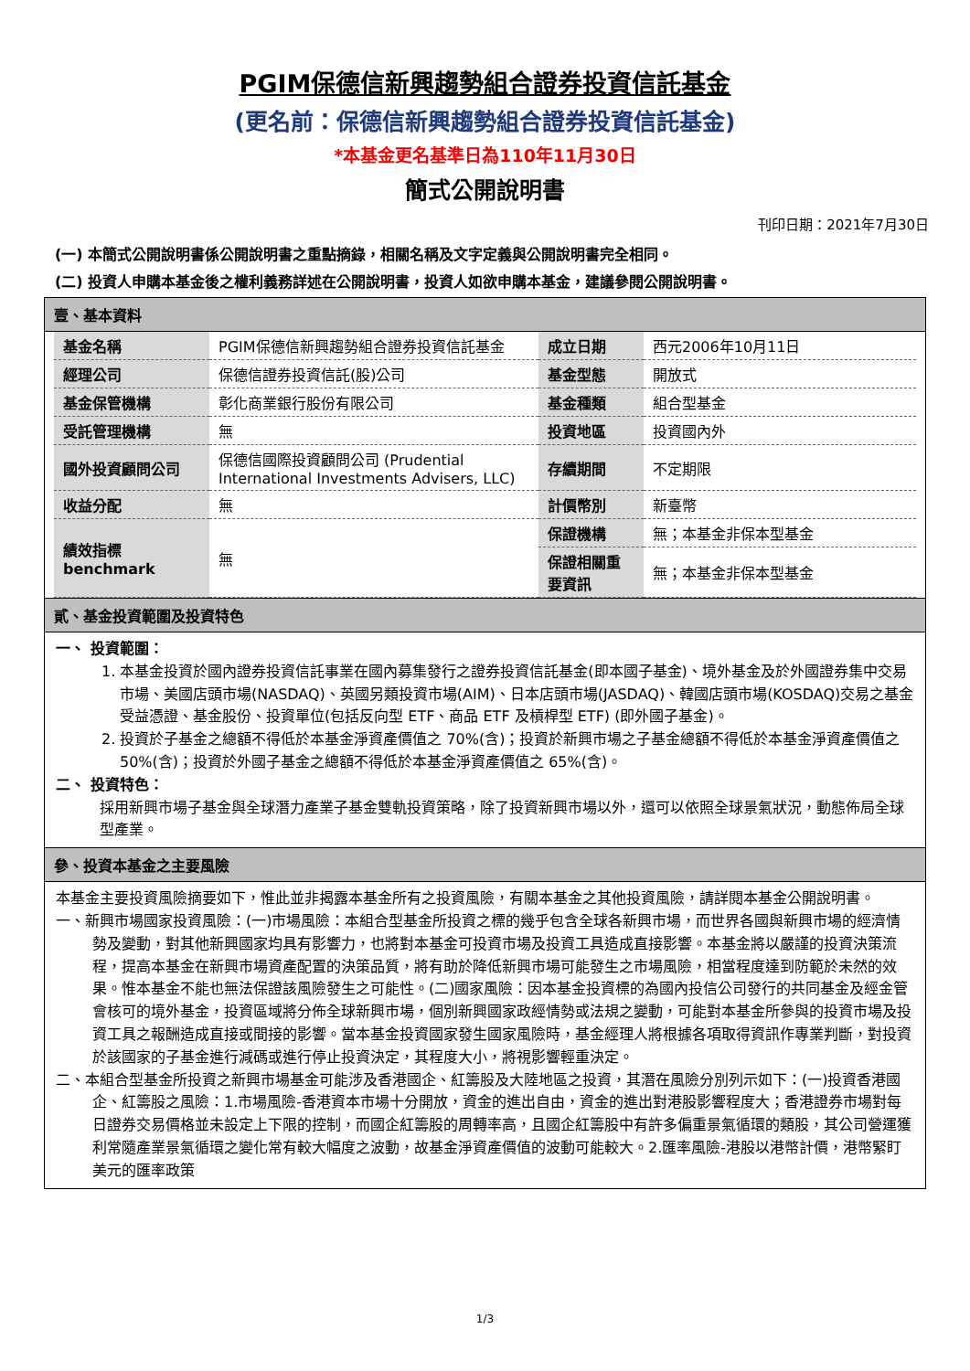PGIM保德信新興趨勢組合證券投資信託基金
(更名前：保德信新興趨勢組合證券投資信託基金)
*本基金更名基準日為110年11月30日
簡式公開說明書
刊印日期：2021年7月30日
(一) 本簡式公開說明書係公開說明書之重點摘錄，相關名稱及文字定義與公開說明書完全相同。
(二) 投資人申購本基金後之權利義務詳述在公開說明書，投資人如欲申購本基金，建議參閱公開說明書。
壹、基本資料
| 基金名稱 | PGIM保德信新興趨勢組合證券投資信託基金 | 成立日期 | 西元2006年10月11日 |
| 經理公司 | 保德信證券投資信託(股)公司 | 基金型態 | 開放式 |
| 基金保管機構 | 彰化商業銀行股份有限公司 | 基金種類 | 組合型基金 |
| 受託管理機構 | 無 | 投資地區 | 投資國內外 |
| 國外投資顧問公司 | 保德信國際投資顧問公司 (Prudential International Investments Advisers, LLC) | 存續期間 | 不定期限 |
| 收益分配 | 無 | 計價幣別 | 新臺幣 |
| 績效指標 benchmark | 無 | 保證機構 | 無；本基金非保本型基金 |
| | | 保證相關重要資訊 | 無；本基金非保本型基金 |
貳、基金投資範圍及投資特色
一、 投資範圍：
1. 本基金投資於國內證券投資信託事業在國內募集發行之證券投資信託基金(即本國子基金)、境外基金及於外國證券集中交易市場、美國店頭市場(NASDAQ)、英國另類投資市場(AIM)、日本店頭市場(JASDAQ)、韓國店頭市場(KOSDAQ)交易之基金受益憑證、基金股份、投資單位(包括反向型 ETF、商品 ETF 及槓桿型 ETF) (即外國子基金)。
2. 投資於子基金之總額不得低於本基金淨資產價值之 70%(含)；投資於新興市場之子基金總額不得低於本基金淨資產價值之 50%(含)；投資於外國子基金之總額不得低於本基金淨資產價值之 65%(含)。
二、 投資特色：
採用新興市場子基金與全球潛力產業子基金雙軌投資策略，除了投資新興市場以外，還可以依照全球景氣狀況，動態佈局全球型產業。
參、投資本基金之主要風險
本基金主要投資風險摘要如下，惟此並非揭露本基金所有之投資風險，有關本基金之其他投資風險，請詳閱本基金公開說明書。
一、新興市場國家投資風險：(一)市場風險：本組合型基金所投資之標的幾乎包含全球各新興市場，而世界各國與新興市場的經濟情勢及變動，對其他新興國家均具有影響力，也將對本基金可投資市場及投資工具造成直接影響。本基金將以嚴謹的投資決策流程，提高本基金在新興市場資產配置的決策品質，將有助於降低新興市場可能發生之市場風險，相當程度達到防範於未然的效果。惟本基金不能也無法保證該風險發生之可能性。(二)國家風險：因本基金投資標的為國內投信公司發行的共同基金及經金管會核可的境外基金，投資區域將分佈全球新興市場，個別新興國家政經情勢或法規之變動，可能對本基金所參與的投資市場及投資工具之報酬造成直接或間接的影響。當本基金投資國家發生國家風險時，基金經理人將根據各項取得資訊作專業判斷，對投資於該國家的子基金進行減碼或進行停止投資決定，其程度大小，將視影響輕重決定。
二、本組合型基金所投資之新興市場基金可能涉及香港國企、紅籌股及大陸地區之投資，其潛在風險分別列示如下：(一)投資香港國企、紅籌股之風險：1.市場風險-香港資本市場十分開放，資金的進出自由，資金的進出對港股影響程度大；香港證券市場對每日證券交易價格並未設定上下限的控制，而國企紅籌股的周轉率高，且國企紅籌股中有許多偏重景氣循環的類股，其公司營運獲利常隨產業景氣循環之變化常有較大幅度之波動，故基金淨資產價值的波動可能較大。2.匯率風險-港股以港幣計價，港幣緊盯美元的匯率政策
1/3